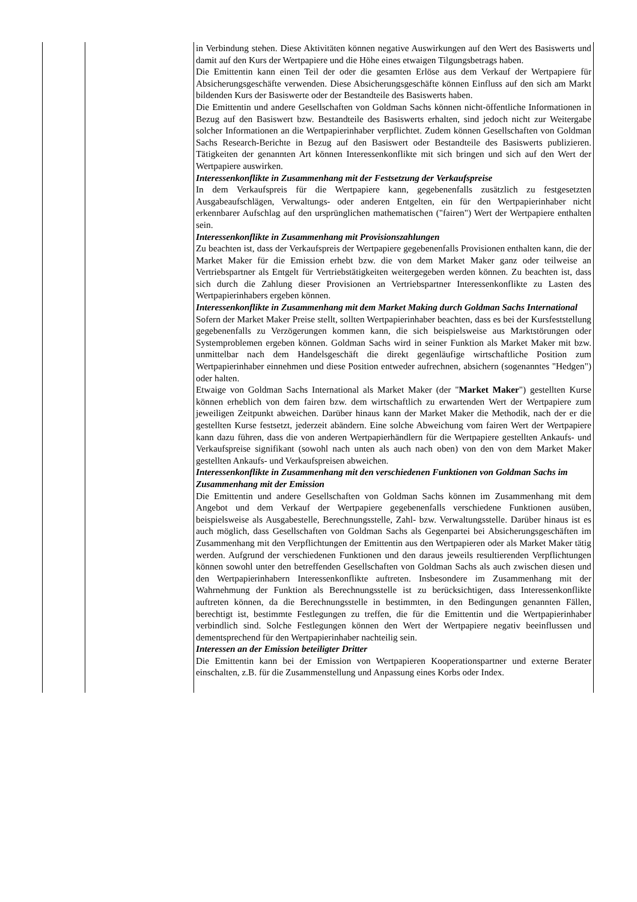| | | in Verbindung stehen. Diese Aktivitäten können negative Auswirkungen auf den Wert des Basiswerts und damit auf den Kurs der Wertpapiere und die Höhe eines etwaigen Tilgungsbetrags haben. Die Emittentin kann einen Teil der oder die gesamten Erlöse aus dem Verkauf der Wertpapiere für Absicherungsgeschäfte verwenden. Diese Absicherungsgeschäfte können Einfluss auf den sich am Markt bildenden Kurs der Basiswerte oder der Bestandteile des Basiswerts haben. Die Emittentin und andere Gesellschaften von Goldman Sachs können nicht-öffentliche Informationen in Bezug auf den Basiswert bzw. Bestandteile des Basiswerts erhalten, sind jedoch nicht zur Weitergabe solcher Informationen an die Wertpapierinhaber verpflichtet. Zudem können Gesellschaften von Goldman Sachs Research-Berichte in Bezug auf den Basiswert oder Bestandteile des Basiswerts publizieren. Tätigkeiten der genannten Art können Interessenkonflikte mit sich bringen und sich auf den Wert der Wertpapiere auswirken. Interessenkonflikte in Zusammenhang mit der Festsetzung der Verkaufspreise In dem Verkaufspreis für die Wertpapiere kann, gegebenenfalls zusätzlich zu festgesetzten Ausgabeaufschlägen, Verwaltungs- oder anderen Entgelten, ein für den Wertpapierinhaber nicht erkennbarer Aufschlag auf den ursprünglichen mathematischen ("fairen") Wert der Wertpapiere enthalten sein. Interessenkonflikte in Zusammenhang mit Provisionszahlungen Zu beachten ist, dass der Verkaufspreis der Wertpapiere gegebenenfalls Provisionen enthalten kann, die der Market Maker für die Emission erhebt bzw. die von dem Market Maker ganz oder teilweise an Vertriebspartner als Entgelt für Vertriebstätigkeiten weitergegeben werden können. Zu beachten ist, dass sich durch die Zahlung dieser Provisionen an Vertriebspartner Interessenkonflikte zu Lasten des Wertpapierinhabers ergeben können. Interessenkonflikte in Zusammenhang mit dem Market Making durch Goldman Sachs International Sofern der Market Maker Preise stellt, sollten Wertpapierinhaber beachten, dass es bei der Kursfeststellung gegebenenfalls zu Verzögerungen kommen kann, die sich beispielsweise aus Marktstörungen oder Systemproblemen ergeben können. Goldman Sachs wird in seiner Funktion als Market Maker mit bzw. unmittelbar nach dem Handelsgeschäft die direkt gegenläufige wirtschaftliche Position zum Wertpapierinhaber einnehmen und diese Position entweder aufrechnen, absichern (sogenanntes "Hedgen") oder halten. Etwaige von Goldman Sachs International als Market Maker (der " Market Maker ") gestellten Kurse können erheblich von dem fairen bzw. dem wirtschaftlich zu erwartenden Wert der Wertpapiere zum jeweiligen Zeitpunkt abweichen. Darüber hinaus kann der Market Maker die Methodik, nach der er die gestellten Kurse festsetzt, jederzeit abändern. Eine solche Abweichung vom fairen Wert der Wertpapiere kann dazu führen, dass die von anderen Wertpapierhändlern für die Wertpapiere gestellten Ankaufs- und Verkaufspreise signifikant (sowohl nach unten als auch nach oben) von den von dem Market Maker gestellten Ankaufs- und Verkaufspreisen abweichen. Interessenkonflikte in Zusammenhang mit den verschiedenen Funktionen von Goldman Sachs im Zusammenhang mit der Emission Die Emittentin und andere Gesellschaften von Goldman Sachs können im Zusammenhang mit dem Angebot und dem Verkauf der Wertpapiere gegebenenfalls verschiedene Funktionen ausüben, beispielsweise als Ausgabestelle, Berechnungsstelle, Zahl- bzw. Verwaltungsstelle. Darüber hinaus ist es auch möglich, dass Gesellschaften von Goldman Sachs als Gegenpartei bei Absicherungsgeschäften im Zusammenhang mit den Verpflichtungen der Emittentin aus den Wertpapieren oder als Market Maker tätig werden. Aufgrund der verschiedenen Funktionen und den daraus jeweils resultierenden Verpflichtungen können sowohl unter den betreffenden Gesellschaften von Goldman Sachs als auch zwischen diesen und den Wertpapierinhabern Interessenkonflikte auftreten. Insbesondere im Zusammenhang mit der Wahrnehmung der Funktion als Berechnungsstelle ist zu berücksichtigen, dass Interessenkonflikte auftreten können, da die Berechnungsstelle in bestimmten, in den Bedingungen genannten Fällen, berechtigt ist, bestimmte Festlegungen zu treffen, die für die Emittentin und die Wertpapierinhaber verbindlich sind. Solche Festlegungen können den Wert der Wertpapiere negativ beeinflussen und dementsprechend für den Wertpapierinhaber nachteilig sein. Interessen an der Emission beteiligter Dritter Die Emittentin kann bei der Emission von Wertpapieren Kooperationspartner und externe Berater einschalten, z.B. für die Zusammenstellung und Anpassung eines Korbs oder Index. |